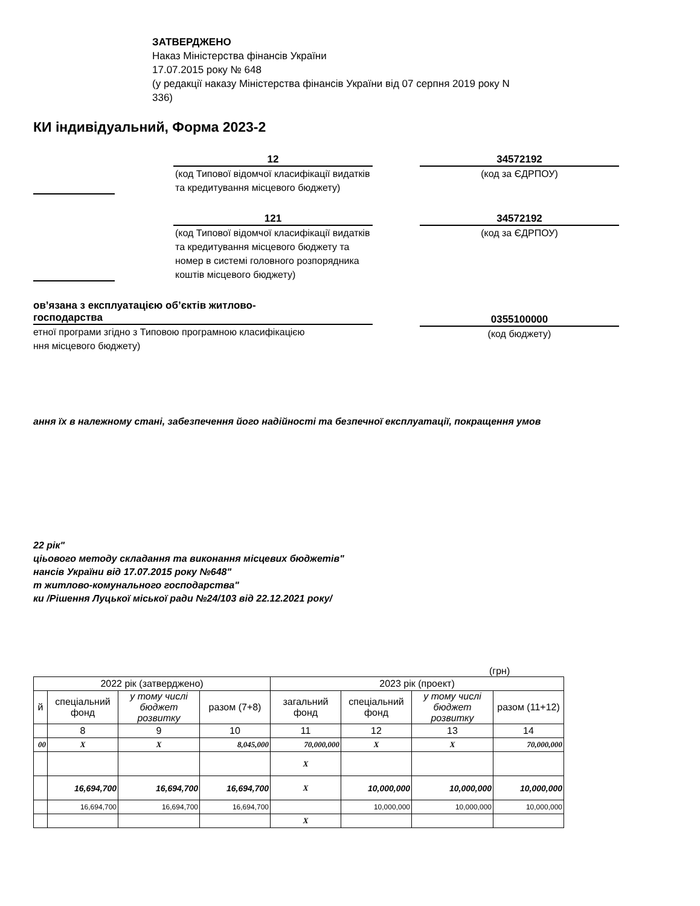ЗАТВЕРДЖЕНО
Наказ Міністерства фінансів України
17.07.2015 року № 648
(у редакції наказу Міністерства фінансів України від 07 серпня 2019 року N
336)
КИ індивідуальний, Форма 2023-2
12
(код Типової відомчої класифікації видатків та кредитування місцевого бюджету)
34572192
(код за ЄДРПОУ)
121
(код Типової відомчої класифікації видатків та кредитування місцевого бюджету та номер в системі головного розпорядника коштів місцевого бюджету)
34572192
(код за ЄДРПОУ)
ов’язана з експлуатацією об’єктів житлово-
господарства
етної програми згідно з Типовою програмною класифікацією
ння місцевого бюджету)
0355100000
(код бюджету)
ання їх в належному стані, забезпечення його надійності та безпечної експлуатації, покращення умов
22 рік"
ціьового методу складання та виконання місцевих бюджетів"
нансів України від 17.07.2015 року №648"
т житлово-комунального господарства"
ки /Рішення Луцької міської ради №24/103 від 22.12.2021 року/
(грн)
| 2022 рік (затверджено) | | | | 2023 рік (проект) | | | |
| й | спеціальний фонд | у тому числі бюджет розвитку | разом (7+8) | загальний фонд | спеціальний фонд | у тому числі бюджет розвитку | разом (11+12) |
| | 8 | 9 | 10 | 11 | 12 | 13 | 14 |
| 00 | X | X | 8,045,000 | 70,000,000 | X | X | 70,000,000 |
| | | | | X | | | |
| | 16,694,700 | 16,694,700 | 16,694,700 | X | 10,000,000 | 10,000,000 | 10,000,000 |
| | 16,694,700 | 16,694,700 | 16,694,700 | | 10,000,000 | 10,000,000 | 10,000,000 |
| | | | | X | | | |